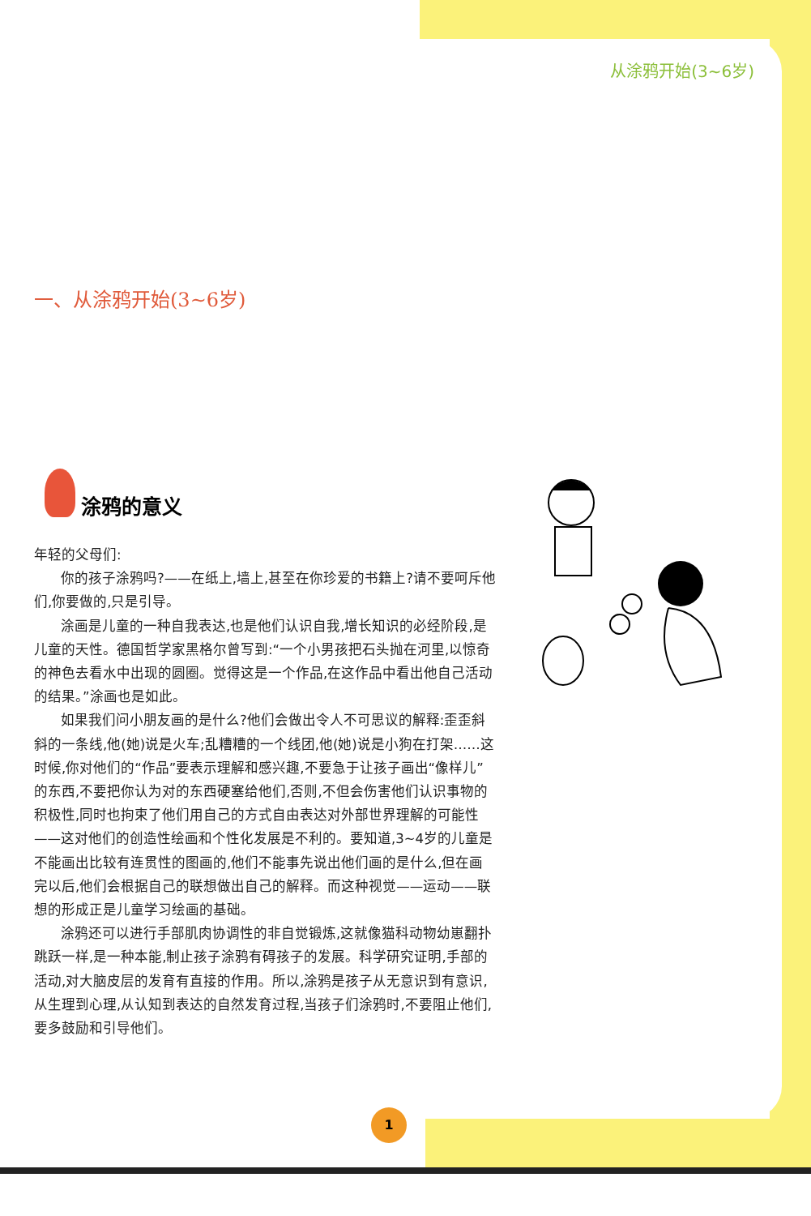从涂鸦开始(3~6岁)
一、从涂鸦开始(3~6岁)
涂鸦的意义
年轻的父母们:
你的孩子涂鸦吗?——在纸上,墙上,甚至在你珍爱的书籍上?请不要呵斥他们,你要做的,只是引导。
涂画是儿童的一种自我表达,也是他们认识自我,增长知识的必经阶段,是儿童的天性。德国哲学家黑格尔曾写到:“一个小男孩把石头抛在河里,以惊奇的神色去看水中出现的圆圈。觉得这是一个作品,在这作品中看出他自己活动的结果。”涂画也是如此。
如果我们问小朋友画的是什么?他们会做出令人不可思议的解释:歪歪斜斜的一条线,他(她)说是火车;乱糟糟的一个线团,他(她)说是小狗在打架……这时候,你对他们的“作品”要表示理解和感兴趣,不要急于让孩子画出“像样儿”的东西,不要把你认为对的东西硬塞给他们,否则,不但会伤害他们认识事物的积极性,同时也拘束了他们用自己的方式自由表达对外部世界理解的可能性——这对他们的创造性绘画和个性化发展是不利的。要知道,3~4岁的儿童是不能画出比较有连贯性的图画的,他们不能事先说出他们画的是什么,但在画完以后,他们会根据自己的联想做出自己的解释。而这种视觉——运动——联想的形成正是儿童学习绘画的基础。
涂鸦还可以进行手部肌肉协调性的非自觉锻炼,这就像猫科动物幼崽翻扑跳跃一样,是一种本能,制止孩子涂鸦有碍孩子的发展。科学研究证明,手部的活动,对大脑皮层的发育有直接的作用。所以,涂鸦是孩子从无意识到有意识,从生理到心理,从认知到表达的自然发育过程,当孩子们涂鸦时,不要阻止他们,要多鼓励和引导他们。
1